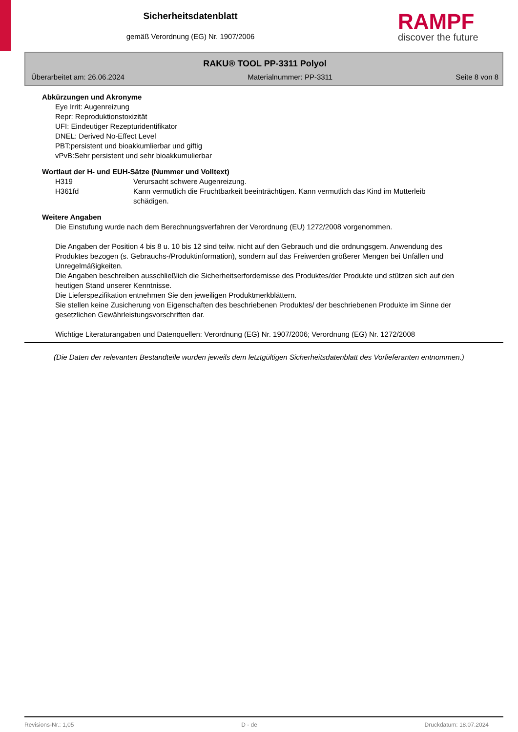Sicherheitsdatenblatt
gemäß Verordnung (EG) Nr. 1907/2006
RAMPF
discover the future
RAKU® TOOL PP-3311 Polyol
Überarbeitet am: 26.06.2024 Materialnummer: PP-3311 Seite 8 von 8
Abkürzungen und Akronyme
Eye Irrit: Augenreizung
Repr: Reproduktionstoxizität
UFI: Eindeutiger Rezepturidentifikator
DNEL: Derived No-Effect Level
PBT:persistent und bioakkumlierbar und giftig
vPvB:Sehr persistent und sehr bioakkumulierbar
Wortlaut der H- und EUH-Sätze (Nummer und Volltext)
| H319 | Verursacht schwere Augenreizung. |
| H361fd | Kann vermutlich die Fruchtbarkeit beeinträchtigen. Kann vermutlich das Kind im Mutterleib schädigen. |
Weitere Angaben
Die Einstufung wurde nach dem Berechnungsverfahren der Verordnung (EU) 1272/2008 vorgenommen.
Die Angaben der Position 4 bis 8 u. 10 bis 12 sind teilw. nicht auf den Gebrauch und die ordnungsgem. Anwendung des Produktes bezogen (s. Gebrauchs-/Produktinformation), sondern auf das Freiwerden größerer Mengen bei Unfällen und Unregelmäßigkeiten.
Die Angaben beschreiben ausschließlich die Sicherheitserfordernisse des Produktes/der Produkte und stützen sich auf den heutigen Stand unserer Kenntnisse.
Die Lieferspezifikation entnehmen Sie den jeweiligen Produktmerkblättern.
Sie stellen keine Zusicherung von Eigenschaften des beschriebenen Produktes/ der beschriebenen Produkte im Sinne der gesetzlichen Gewährleistungsvorschriften dar.
Wichtige Literaturangaben und Datenquellen: Verordnung (EG) Nr. 1907/2006; Verordnung (EG) Nr. 1272/2008
(Die Daten der relevanten Bestandteile wurden jeweils dem letztgültigen Sicherheitsdatenblatt des Vorlieferanten entnommen.)
Revisions-Nr.: 1,05 D - de Druckdatum: 18.07.2024